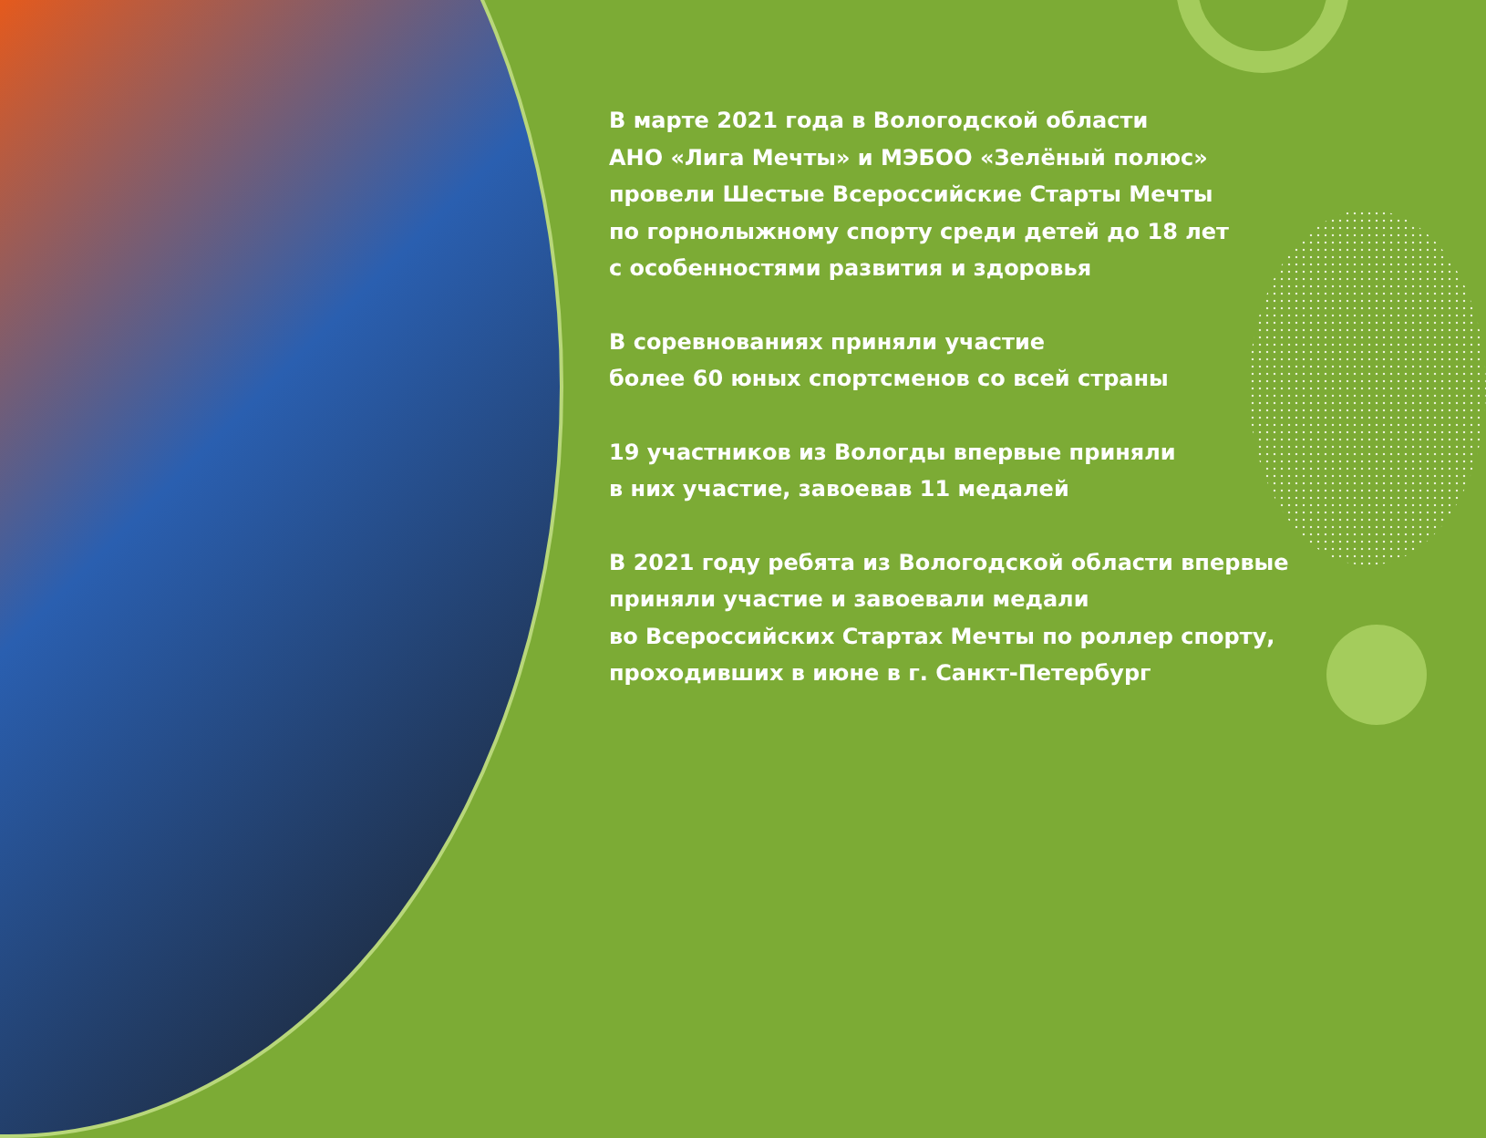В марте 2021 года в Вологодской области
АНО «Лига Мечты» и МЭБОО «Зелёный полюс»
провели Шестые Всероссийские Старты Мечты
по горнолыжному спорту среди детей до 18 лет
с особенностями развития и здоровья
В соревнованиях приняли участие
более 60 юных спортсменов со всей страны
19 участников из Вологды впервые приняли
в них участие, завоевав 11 медалей
В 2021 году ребята из Вологодской области впервые
приняли участие и завоевали медали
во Всероссийских Стартах Мечты по роллер спорту,
проходивших в июне в г. Санкт-Петербург